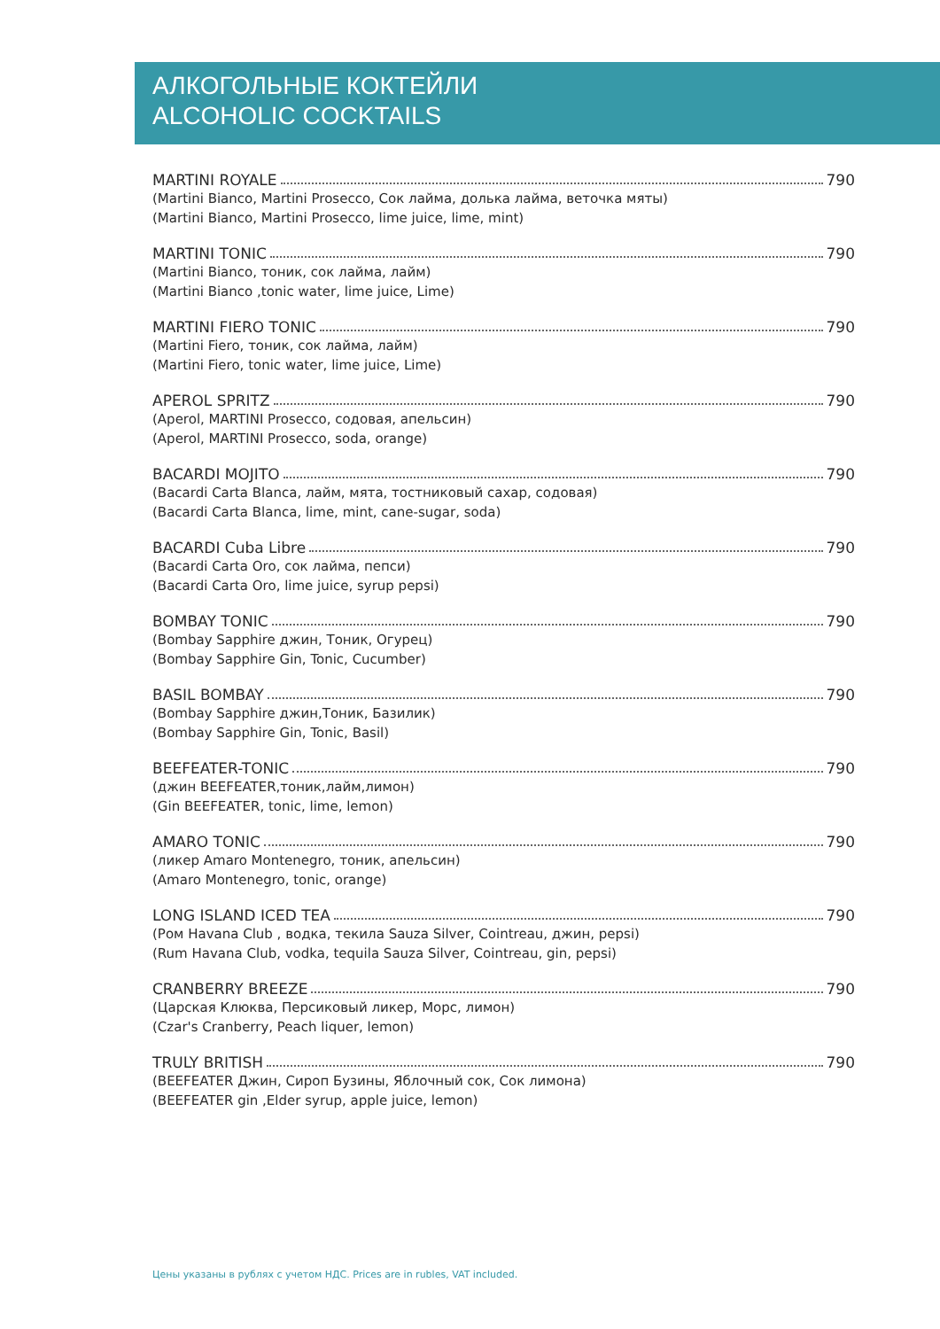АЛКОГОЛЬНЫЕ КОКТЕЙЛИ
ALCOHOLIC COCKTAILS
MARTINI ROYALE 790
(Martini Bianco, Martini Prosecco, Сок лайма, долька лайма, веточка мяты)
(Martini Bianco, Martini Prosecco, lime juice, lime, mint)
MARTINI TONIC 790
(Martini Bianco, тоник, сок лайма, лайм)
(Martini Bianco ,tonic water, lime juice, Lime)
MARTINI FIERO TONIC 790
(Martini Fiero, тоник, сок лайма, лайм)
(Martini Fiero, tonic water, lime juice, Lime)
APEROL SPRITZ 790
(Aperol, MARTINI Prosecco, содовая, апельсин)
(Aperol, MARTINI Prosecco, soda, orange)
BACARDI MOJITO 790
(Bacardi Carta Blanca, лайм, мята, тостниковый сахар, содовая)
(Bacardi Carta Blanca, lime, mint, cane-sugar, soda)
BACARDI Cuba Libre 790
(Bacardi Carta Oro, сок лайма, пепси)
(Bacardi Carta Oro, lime juice, syrup pepsi)
BOMBAY TONIC 790
(Bombay Sapphire джин, Тоник, Огурец)
(Bombay Sapphire Gin, Tonic, Cucumber)
BASIL BOMBAY 790
(Bombay Sapphire джин,Тоник, Базилик)
(Bombay Sapphire Gin, Tonic, Basil)
BEEFEATER-TONIC 790
(джин BEEFEATER,тоник,лайм,лимон)
(Gin BEEFEATER, tonic, lime, lemon)
AMARO TONIC 790
(ликер Amaro Montenegro, тоник, апельсин)
(Amaro Montenegro, tonic, orange)
LONG ISLAND ICED TEA 790
(Ром Havana Club , водка, текила Sauza Silver, Cointreau, джин, pepsi)
(Rum Havana Club, vodka, tequila Sauza Silver, Cointreau, gin, pepsi)
CRANBERRY BREEZE 790
(Царская Клюква, Персиковый ликер, Морс, лимон)
(Czar's Cranberry, Peach liquer, lemon)
TRULY BRITISH 790
(BEEFEATER Джин, Сироп Бузины, Яблочный сок, Сок лимона)
(BEEFEATER gin ,Elder syrup, apple juice, lemon)
Цены указаны в рублях с учетом НДС. Prices are in rubles, VAT included.